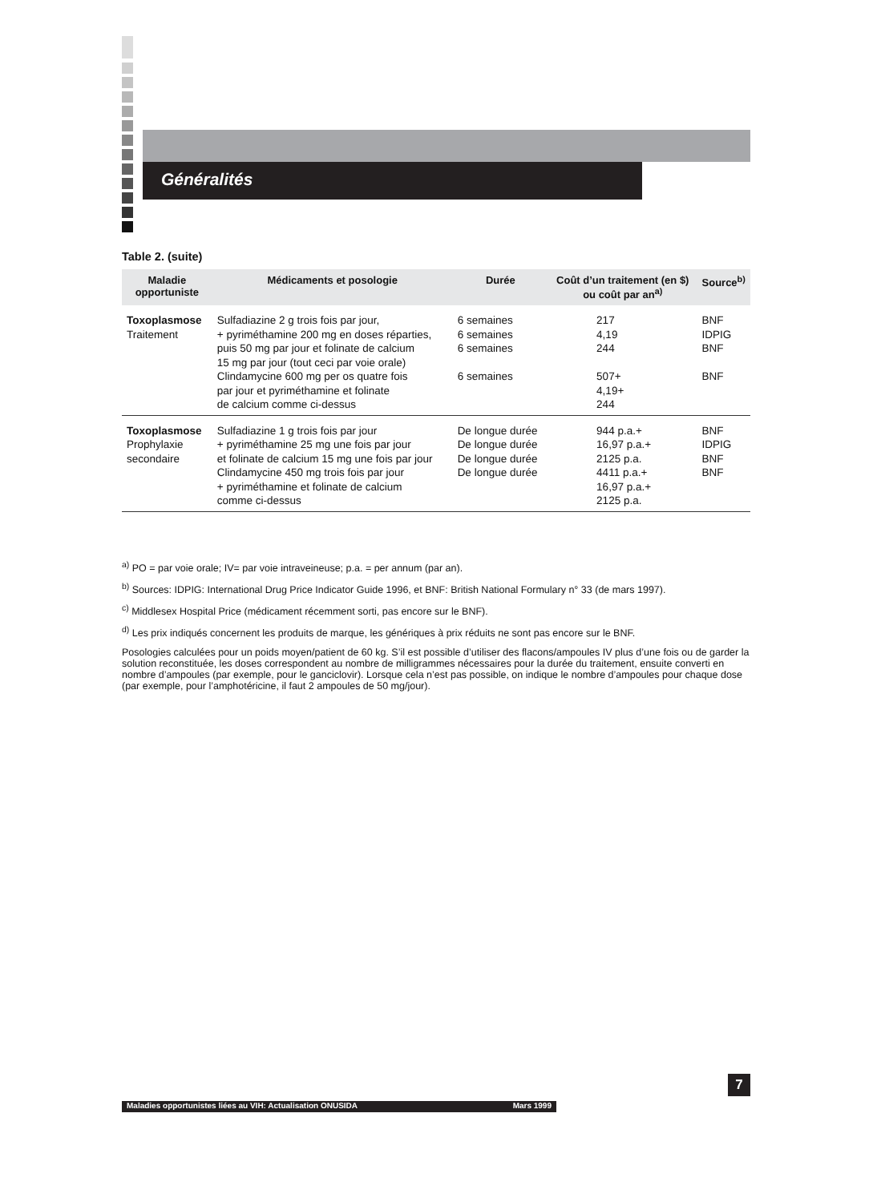Généralités
Table 2. (suite)
| Maladie opportuniste | Médicaments et posologie | Durée | Coût d’un traitement (en $) ou coût par an<sup>a)</sup> | Source<sup>b)</sup> |
| --- | --- | --- | --- | --- |
| Toxoplasmose Traitement | Sulfadiazine 2 g trois fois par jour, + pyriméthamine 200 mg en doses réparties, puis 50 mg par jour et folinate de calcium 15 mg par jour (tout ceci par voie orale) Clindamycine 600 mg per os quatre fois par jour et pyriméthamine et folinate de calcium comme ci-dessus | 6 semaines 6 semaines 6 semaines 6 semaines | 217 4,19 244 507+ 4,19+ 244 | BNF IDPIG BNF BNF |
| Toxoplasmose Prophylaxie secondaire | Sulfadiazine 1 g trois fois par jour + pyriméthamine 25 mg une fois par jour et folinate de calcium 15 mg une fois par jour Clindamycine 450 mg trois fois par jour + pyriméthamine et folinate de calcium comme ci-dessus | De longue durée De longue durée De longue durée De longue durée | 944 p.a.+ 16,97 p.a.+ 2125 p.a. 4411 p.a.+ 16,97 p.a.+ 2125 p.a. | BNF IDPIG BNF BNF |
<sup>a)</sup> PO = par voie orale; IV= par voie intraveineuse; p.a. = per annum (par an).
<sup>b)</sup> Sources: IDPIG: International Drug Price Indicator Guide 1996, et BNF: British National Formulary n° 33 (de mars 1997).
<sup>c)</sup> Middlesex Hospital Price (médicament récemment sorti, pas encore sur le BNF).
<sup>d)</sup> Les prix indiqués concernent les produits de marque, les génériques à prix réduits ne sont pas encore sur le BNF.
Posologies calculées pour un poids moyen/patient de 60 kg. S’il est possible d’utiliser des flacons/ampoules IV plus d’une fois ou de garder la solution reconstituée, les doses correspondent au nombre de milligrammes nécessaires pour la durée du traitement, ensuite converti en nombre d’ampoules (par exemple, pour le ganciclovir). Lorsque cela n’est pas possible, on indique le nombre d’ampoules pour chaque dose (par exemple, pour l’amphotéricine, il faut 2 ampoules de 50 mg/jour).
7
Maladies opportunistes liées au VIH: Actualisation ONUSIDA Mars 1999